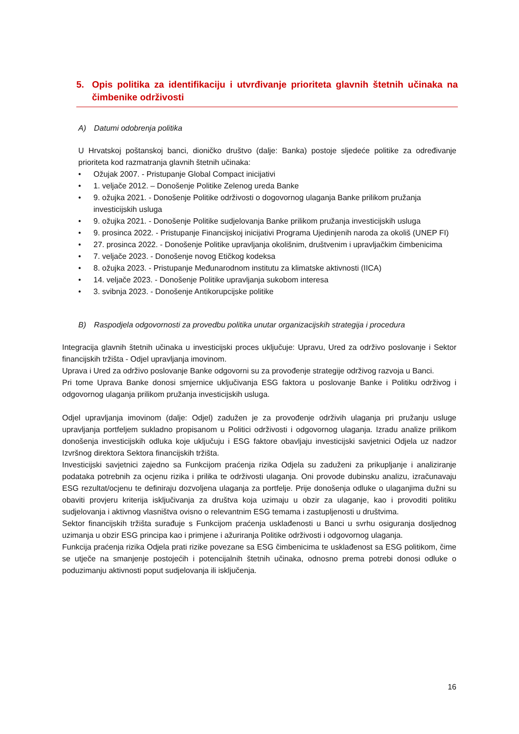5. Opis politika za identifikaciju i utvrđivanje prioriteta glavnih štetnih učinaka na čimbenike održivosti
A) Datumi odobrenja politika
U Hrvatskoj poštanskoj banci, dioničko društvo (dalje: Banka) postoje sljedeće politike za određivanje prioriteta kod razmatranja glavnih štetnih učinaka:
Ožujak 2007. - Pristupanje Global Compact inicijativi
1. veljače 2012. – Donošenje Politike Zelenog ureda Banke
9. ožujka 2021. - Donošenje Politike održivosti o dogovornog ulaganja Banke prilikom pružanja investicijskih usluga
9. ožujka 2021. - Donošenje Politike sudjelovanja Banke prilikom pružanja investicijskih usluga
9. prosinca 2022. - Pristupanje Financijskoj inicijativi Programa Ujedinjenih naroda za okoliš (UNEP FI)
27. prosinca 2022. - Donošenje Politike upravljanja okolišnim, društvenim i upravljačkim čimbenicima
7. veljače 2023. - Donošenje novog Etičkog kodeksa
8. ožujka 2023. - Pristupanje Međunarodnom institutu za klimatske aktivnosti (IICA)
14. veljače 2023. - Donošenje Politike upravljanja sukobom interesa
3. svibnja 2023. - Donošenje Antikorupcijske politike
B) Raspodjela odgovornosti za provedbu politika unutar organizacijskih strategija i procedura
Integracija glavnih štetnih učinaka u investicijski proces uključuje: Upravu, Ured za održivo poslovanje i Sektor financijskih tržišta - Odjel upravljanja imovinom.
Uprava i Ured za održivo poslovanje Banke odgovorni su za provođenje strategije održivog razvoja u Banci.
Pri tome Uprava Banke donosi smjernice uključivanja ESG faktora u poslovanje Banke i Politiku održivog i odgovornog ulaganja prilikom pružanja investicijskih usluga.
Odjel upravljanja imovinom (dalje: Odjel) zadužen je za provođenje održivih ulaganja pri pružanju usluge upravljanja portfeljem sukladno propisanom u Politici održivosti i odgovornog ulaganja. Izradu analize prilikom donošenja investicijskih odluka koje uključuju i ESG faktore obavljaju investicijski savjetnici Odjela uz nadzor Izvršnog direktora Sektora financijskih tržišta.
Investicijski savjetnici zajedno sa Funkcijom praćenja rizika Odjela su zaduženi za prikupljanje i analiziranje podataka potrebnih za ocjenu rizika i prilika te održivosti ulaganja. Oni provode dubinsku analizu, izračunavaju ESG rezultat/ocjenu te definiraju dozvoljena ulaganja za portfelje. Prije donošenja odluke o ulaganjima dužni su obaviti provjeru kriterija isključivanja za društva koja uzimaju u obzir za ulaganje, kao i provoditi politiku sudjelovanja i aktivnog vlasništva ovisno o relevantnim ESG temama i zastupljenosti u društvima.
Sektor financijskih tržišta surađuje s Funkcijom praćenja usklađenosti u Banci u svrhu osiguranja dosljednog uzimanja u obzir ESG principa kao i primjene i ažuriranja Politike održivosti i odgovornog ulaganja.
Funkcija praćenja rizika Odjela prati rizike povezane sa ESG čimbenicima te usklađenost sa ESG politikom, čime se utječe na smanjenje postojećih i potencijalnih štetnih učinaka, odnosno prema potrebi donosi odluke o poduzimanju aktivnosti poput sudjelovanja ili isključenja.
16